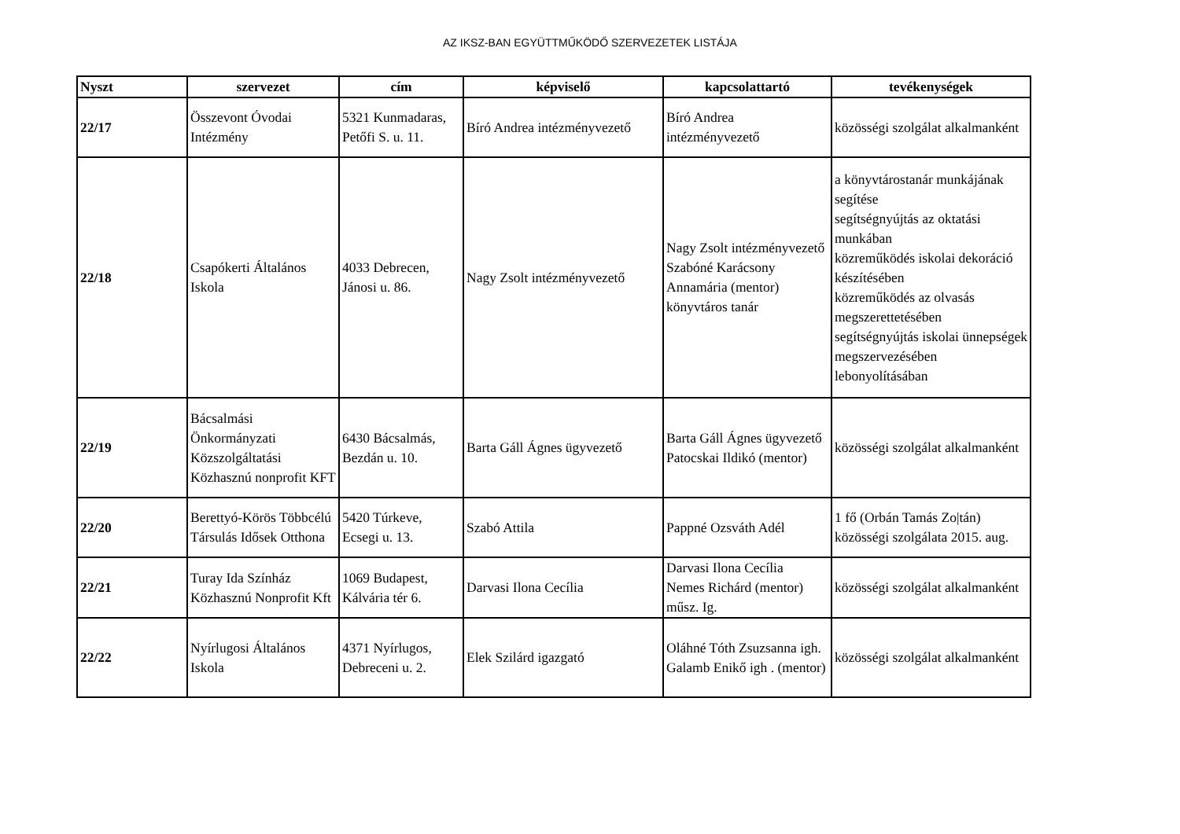AZ IKSZ-BAN EGYÜTTMŰKÖDŐ SZERVEZETEK LISTÁJA
| Nyszt | szervezet | cím | képviselő | kapcsolattartó | tevékenységek |
| --- | --- | --- | --- | --- | --- |
| 22/17 | Összevont Óvodai Intézmény | 5321 Kunmadaras, Petőfi S. u. 11. | Bíró Andrea intézményvezető | Bíró Andrea intézményvezető | közösségi szolgálat alkalmanként |
| 22/18 | Csapókerti Általános Iskola | 4033 Debrecen, Jánosi u. 86. | Nagy Zsolt intézményvezető | Nagy Zsolt intézményvezető Szabóné Karácsony Annamária (mentor) könyvtáros tanár | a könyvtárostanár munkájának segítése segítségnyújtás az oktatási munkában közreműködés iskolai dekoráció készítésében közreműködés az olvasás megszerettetésében segítségnyújtás iskolai ünnepségek megszervezésében lebonyolításában |
| 22/19 | Bácsalmási Önkormányzati Közszolgáltatási Közhasznú nonprofit KFT | 6430 Bácsalmás, Bezdán u. 10. | Barta Gáll Ágnes ügyvezető | Barta Gáll Ágnes ügyvezető Patocskai Ildikó (mentor) | közösségi szolgálat alkalmanként |
| 22/20 | Berettyó-Körös Többcélú Társulás Idősek Otthona | 5420 Túrkeve, Ecsegi u. 13. | Szabó Attila | Pappné Ozsváth Adél | 1 fő (Orbán Tamás Zo/tán) közösségi szolgálata 2015. aug. |
| 22/21 | Turay Ida Színház Közhasznú Nonprofit Kft | 1069 Budapest, Kálvária tér 6. | Darvasi Ilona Cecília | Darvasi Ilona Cecília Nemes Richárd (mentor) műsz. Ig. | közösségi szolgálat alkalmanként |
| 22/22 | Nyírlugosi Általános Iskola | 4371 Nyírlugos, Debreceni u. 2. | Elek Szilárd igazgató | Oláhné Tóth Zsuzsanna igh. Galamb Enikő igh . (mentor) | közösségi szolgálat alkalmanként |